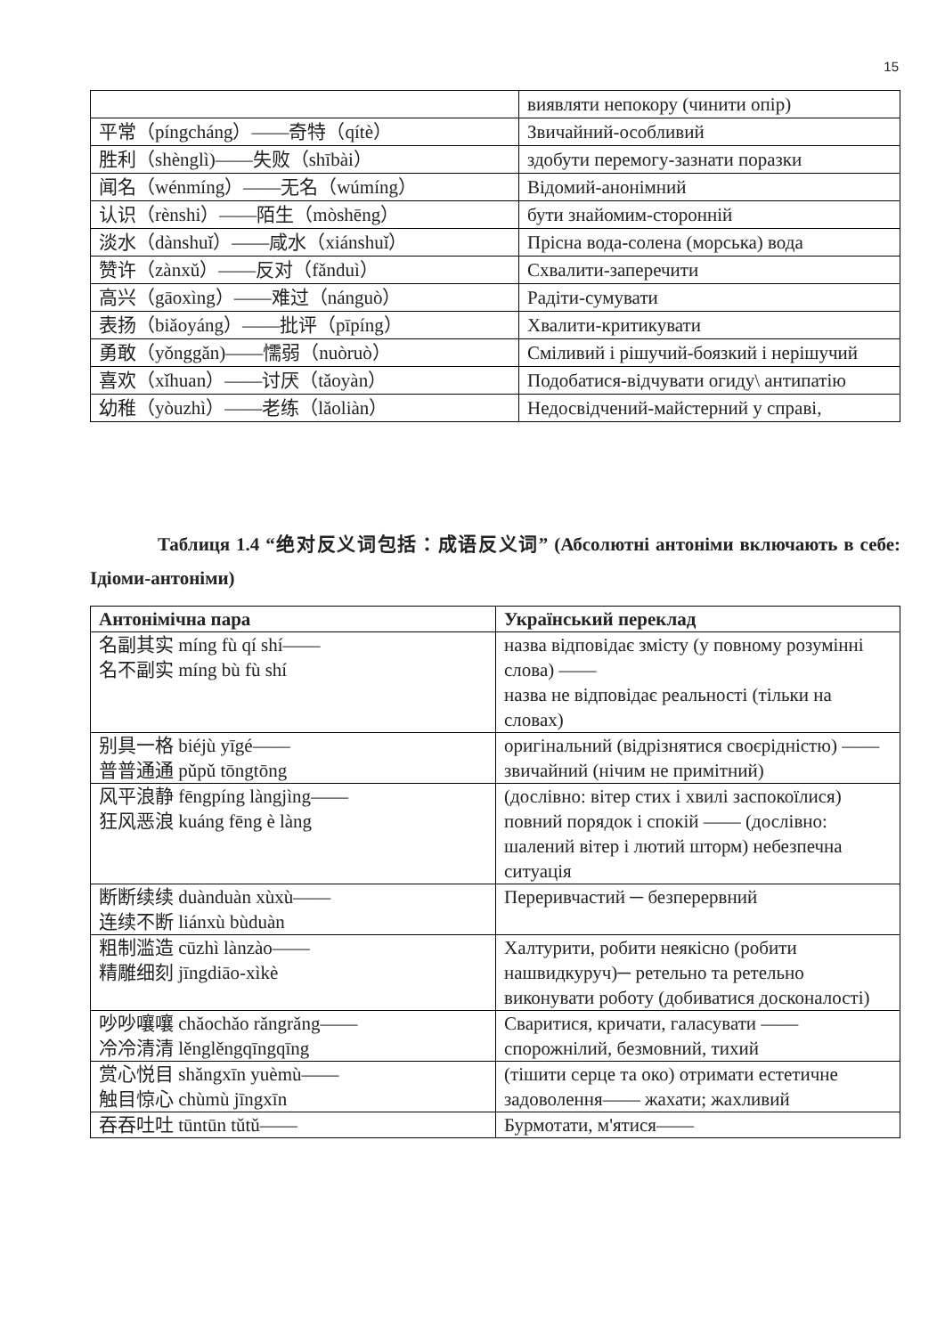15
| | виявляти непокору (чинити опір) |
| 平常（píngcháng）——奇特（qítè） | Звичайний-особливий |
| 胜利（shènglì)——失败（shībài） | здобути перемогу-зазнати поразки |
| 闻名（wénmíng）——无名（wúmíng） | Відомий-анонімний |
| 认识（rènshi）——陌生（mòshēng） | бути знайомим-сторонній |
| 淡水（dànshuǐ）——咸水（xiánshuǐ） | Прісна вода-солена (морська) вода |
| 赞许（zànxǔ）——反对（fǎnduì） | Схвалити-заперечити |
| 高兴（gāoxìng）——难过（nánguò） | Радіти-сумувати |
| 表扬（biǎoyáng）——批评（pīpíng） | Хвалити-критикувати |
| 勇敢（yǒnggǎn)——懦弱（nuòruò） | Сміливий і рішучий-боязкий і нерішучий |
| 喜欢（xǐhuan）——讨厌（tǎoyàn） | Подобатися-відчувати огиду\ антипатію |
| 幼稚（yòuzhì）——老练（lǎoliàn） | Недосвідчений-майстерний у справі, |
Таблиця 1.4 “绝对反义词包括：成语反义词” (Абсолютні антоніми включають в себе: Ідіоми-антоніми)
| Антонімічна пара | Український переклад |
| --- | --- |
| 名副其实 míng fù qí shí—— 名不副实 míng bù fù shí | назва відповідає змісту (у повному розумінні слова) —— назва не відповідає реальності (тільки на словах) |
| 别具一格 biéjù yīgé—— 普普通通 pǔpǔ tōngtōng | оригінальний (відрізнятися своєрідністю) —— звичайний (нічим не примітний) |
| 风平浪静 fēngpíng làngjìng—— 狂风恶浪 kuáng fēng è làng | (дослівно: вітер стих і хвилі заспокоїлися) повний порядок і спокій —— (дослівно: шалений вітер і лютий шторм) небезпечна ситуація |
| 断断续续 duànduàn xùxù—— 连续不断 liánxù bùduàn | Переривчастий ─ безперервний |
| 粗制滥造 cūzhì lànzào—— 精雕细刻 jīngdiāo-xìkè | Халтурити, робити неякісно (робити нашвидкуруч)─ ретельно та ретельно виконувати роботу (добиватися досконалості) |
| 吵吵嚷嚷 chǎochǎo rǎngrǎng—— 冷冷清清 lěnglěngqīngqīng | Сваритися, кричати, галасувати —— спорожнілий, безмовний, тихий |
| 赏心悦目 shǎngxīn yuèmù—— 触目惊心 chùmù jīngxīn | (тішити серце та око) отримати естетичне задоволення—— жахати; жахливий |
| 吞吞吐吐 tūntūn tǔtǔ—— | Бурмотати, м'ятися—— |